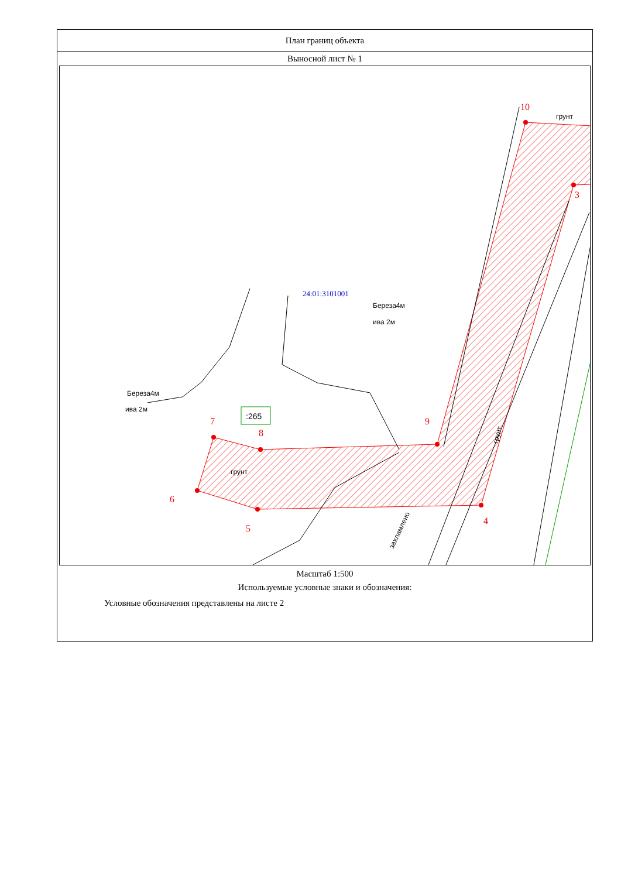План границ объекта
Выносной лист № 1
10
3
4
5
6
7
8
9
грунт
24:01:3101001
Береза4м
ива 2м
Береза4м
ива 2м
:265
грунт
захламлено
грунт
Масштаб 1:500
Используемые условные знаки и обозначения:
Условные обозначения представлены на листе 2